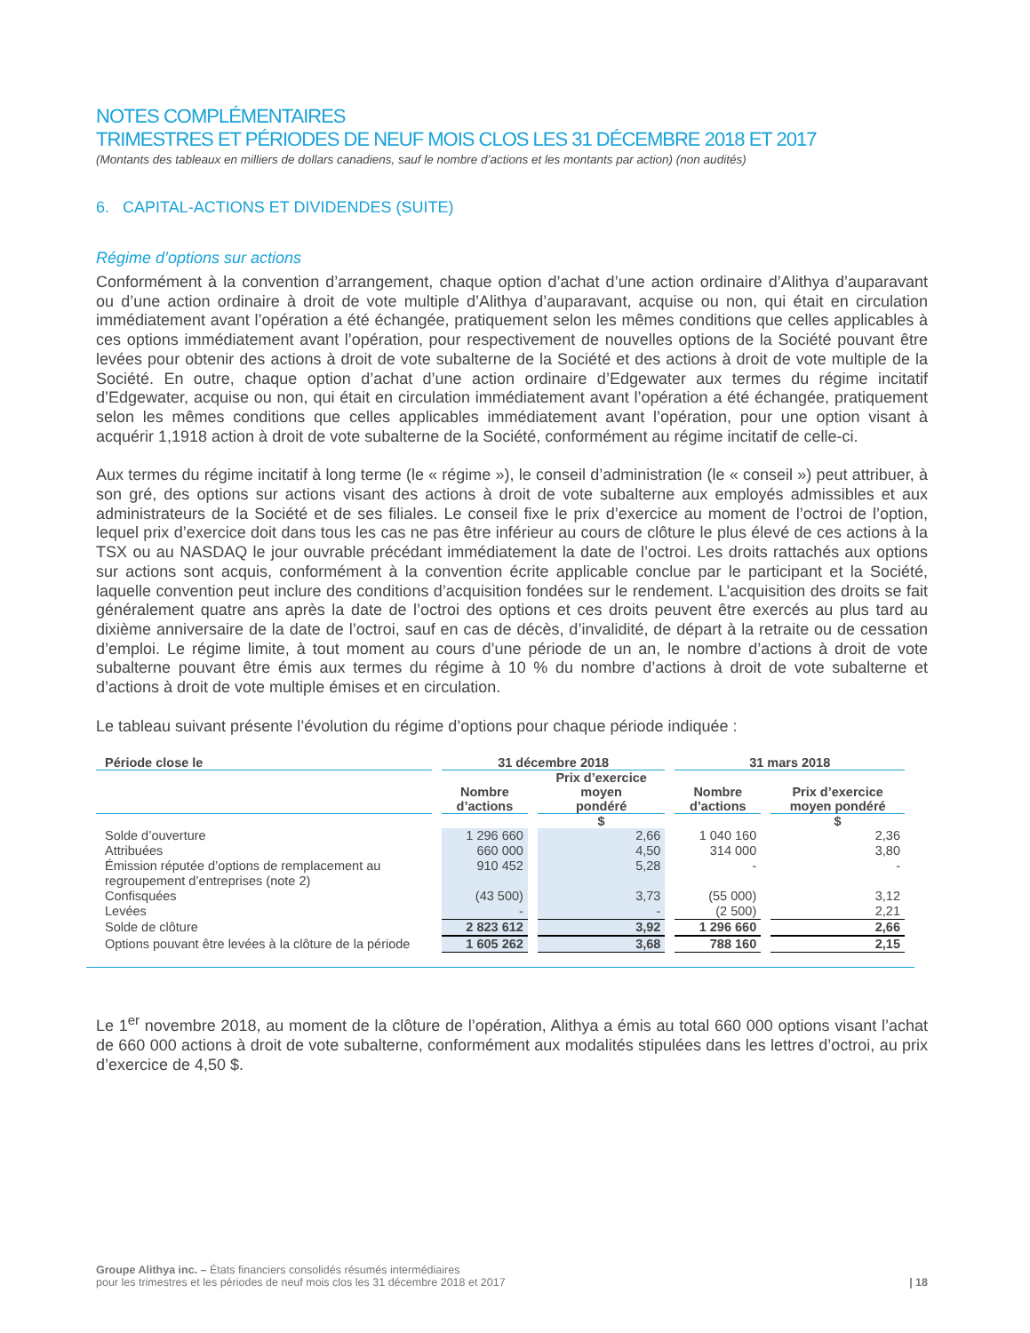NOTES COMPLÉMENTAIRES
TRIMESTRES ET PÉRIODES DE NEUF MOIS CLOS LES 31 DÉCEMBRE 2018 ET 2017
(Montants des tableaux en milliers de dollars canadiens, sauf le nombre d’actions et les montants par action) (non audités)
6. CAPITAL-ACTIONS ET DIVIDENDES (SUITE)
Régime d’options sur actions
Conformément à la convention d’arrangement, chaque option d’achat d’une action ordinaire d’Alithya d’auparavant ou d’une action ordinaire à droit de vote multiple d’Alithya d’auparavant, acquise ou non, qui était en circulation immédiatement avant l’opération a été échangée, pratiquement selon les mêmes conditions que celles applicables à ces options immédiatement avant l’opération, pour respectivement de nouvelles options de la Société pouvant être levées pour obtenir des actions à droit de vote subalterne de la Société et des actions à droit de vote multiple de la Société. En outre, chaque option d’achat d’une action ordinaire d’Edgewater aux termes du régime incitatif d’Edgewater, acquise ou non, qui était en circulation immédiatement avant l’opération a été échangée, pratiquement selon les mêmes conditions que celles applicables immédiatement avant l’opération, pour une option visant à acquérir 1,1918 action à droit de vote subalterne de la Société, conformément au régime incitatif de celle-ci.
Aux termes du régime incitatif à long terme (le « régime »), le conseil d’administration (le « conseil ») peut attribuer, à son gré, des options sur actions visant des actions à droit de vote subalterne aux employés admissibles et aux administrateurs de la Société et de ses filiales. Le conseil fixe le prix d’exercice au moment de l’octroi de l’option, lequel prix d’exercice doit dans tous les cas ne pas être inférieur au cours de clôture le plus élevé de ces actions à la TSX ou au NASDAQ le jour ouvrable précédant immédiatement la date de l’octroi. Les droits rattachés aux options sur actions sont acquis, conformément à la convention écrite applicable conclue par le participant et la Société, laquelle convention peut inclure des conditions d’acquisition fondées sur le rendement. L’acquisition des droits se fait généralement quatre ans après la date de l’octroi des options et ces droits peuvent être exercés au plus tard au dixième anniversaire de la date de l’octroi, sauf en cas de décès, d’invalidité, de départ à la retraite ou de cessation d’emploi. Le régime limite, à tout moment au cours d’une période de un an, le nombre d’actions à droit de vote subalterne pouvant être émis aux termes du régime à 10 % du nombre d’actions à droit de vote subalterne et d’actions à droit de vote multiple émises et en circulation.
Le tableau suivant présente l’évolution du régime d’options pour chaque période indiquée :
| Période close le | 31 décembre 2018 | | 31 mars 2018 | |
| --- | --- | --- | --- | --- |
| | Nombre d’actions | Prix d’exercice moyen pondéré | Nombre d’actions | Prix d’exercice moyen pondéré |
| | | $ | | $ |
| Solde d’ouverture | 1 296 660 | 2,66 | 1 040 160 | 2,36 |
| Attribuées | 660 000 | 4,50 | 314 000 | 3,80 |
| Émission réputée d’options de remplacement au regroupement d’entreprises (note 2) | 910 452 | 5,28 | - | - |
| Confisquées | (43 500) | 3,73 | (55 000) | 3,12 |
| Levées | - | - | (2 500) | 2,21 |
| Solde de clôture | 2 823 612 | 3,92 | 1 296 660 | 2,66 |
| Options pouvant être levées à la clôture de la période | 1 605 262 | 3,68 | 788 160 | 2,15 |
Le 1<sup>er</sup> novembre 2018, au moment de la clôture de l’opération, Alithya a émis au total 660 000 options visant l’achat de 660 000 actions à droit de vote subalterne, conformément aux modalités stipulées dans les lettres d’octroi, au prix d’exercice de 4,50 $.
Groupe Alithya inc. – États financiers consolidés résumés intermédiaires
pour les trimestres et les périodes de neuf mois clos les 31 décembre 2018 et 2017
| 18